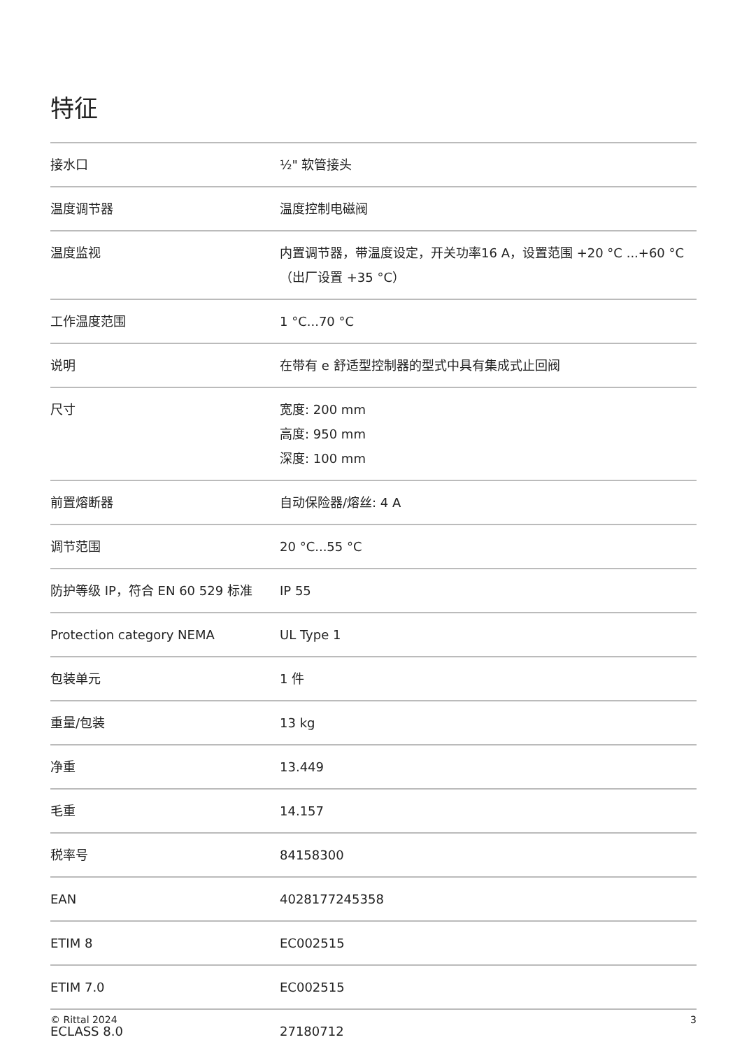特征
| 接水口 | ½" 软管接头 |
| 温度调节器 | 温度控制电磁阀 |
| 温度监视 | 内置调节器，带温度设定，开关功率16 A，设置范围 +20 °C ...+60 °C（出厂设置 +35 °C） |
| 工作温度范围 | 1 °C...70 °C |
| 说明 | 在带有 e 舒适型控制器的型式中具有集成式止回阀 |
| 尺寸 | 宽度: 200 mm 高度: 950 mm 深度: 100 mm |
| 前置熔断器 | 自动保险器/熔丝: 4 A |
| 调节范围 | 20 °C...55 °C |
| 防护等级 IP，符合 EN 60 529 标准 | IP 55 |
| Protection category NEMA | UL Type 1 |
| 包装单元 | 1 件 |
| 重量/包装 | 13 kg |
| 净重 | 13.449 |
| 毛重 | 14.157 |
| 税率号 | 84158300 |
| EAN | 4028177245358 |
| ETIM 8 | EC002515 |
| ETIM 7.0 | EC002515 |
| ECLASS 8.0 | 27180712 |
© Rittal 2024 3